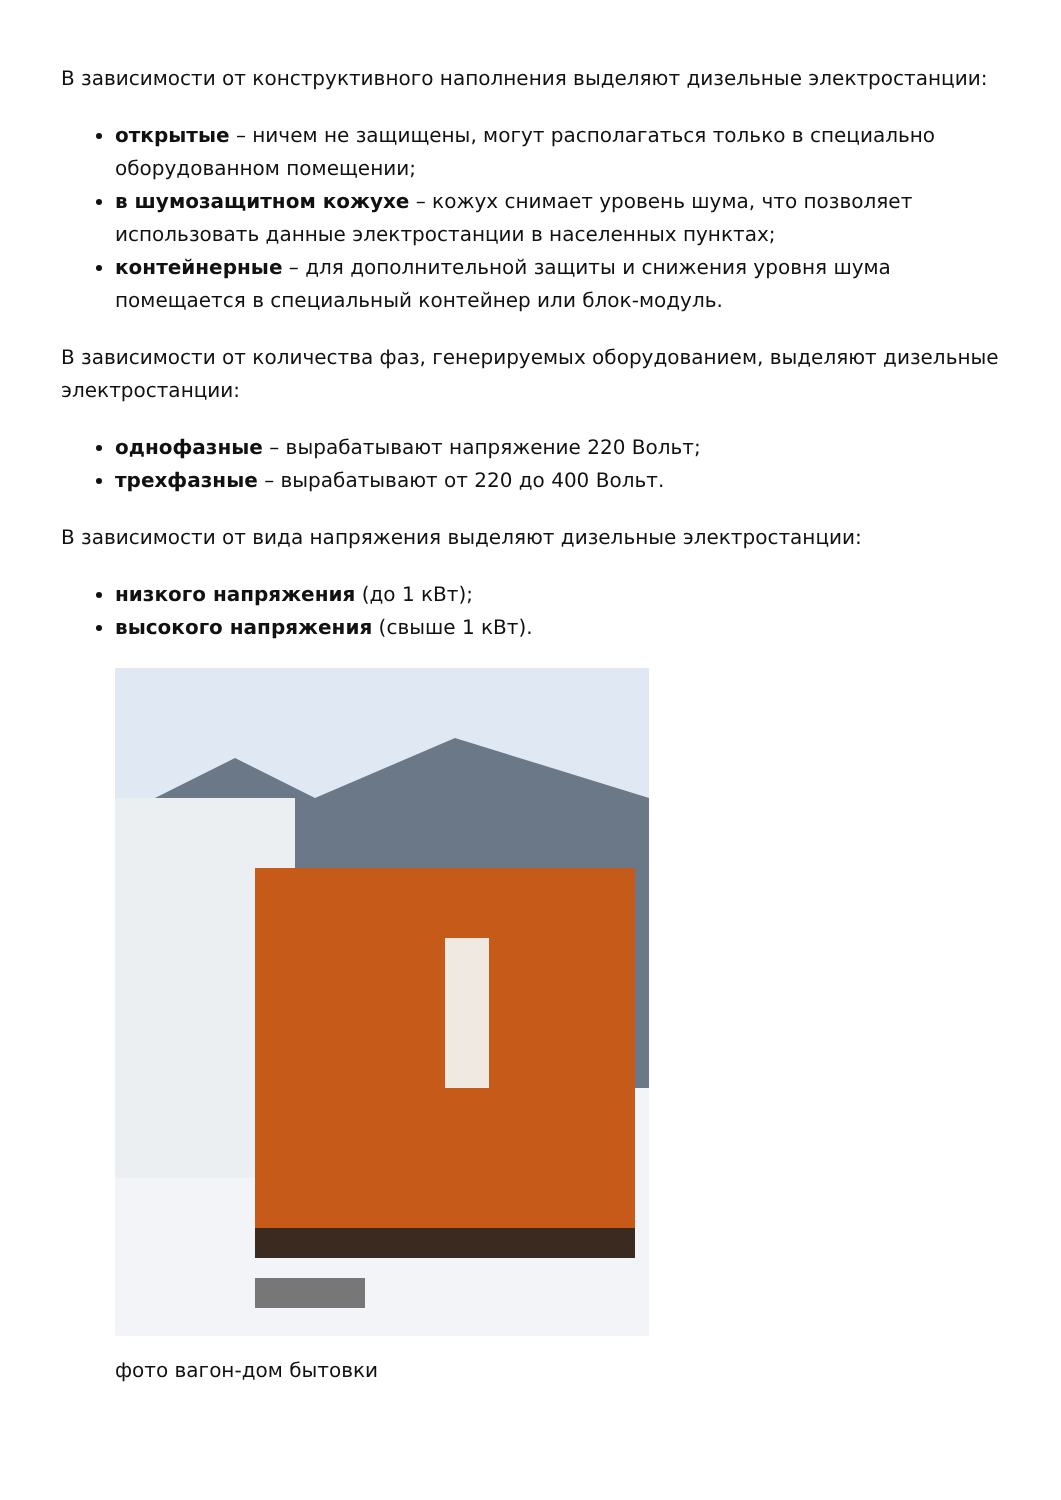В зависимости от конструктивного наполнения выделяют дизельные электростанции:
открытые – ничем не защищены, могут располагаться только в специально оборудованном помещении;
в шумозащитном кожухе – кожух снимает уровень шума, что позволяет использовать данные электростанции в населенных пунктах;
контейнерные – для дополнительной защиты и снижения уровня шума помещается в специальный контейнер или блок-модуль.
В зависимости от количества фаз, генерируемых оборудованием, выделяют дизельные электростанции:
однофазные – вырабатывают напряжение 220 Вольт;
трехфазные – вырабатывают от 220 до 400 Вольт.
В зависимости от вида напряжения выделяют дизельные электростанции:
низкого напряжения (до 1 кВт);
высокого напряжения (свыше 1 кВт).
фото вагон-дом бытовки